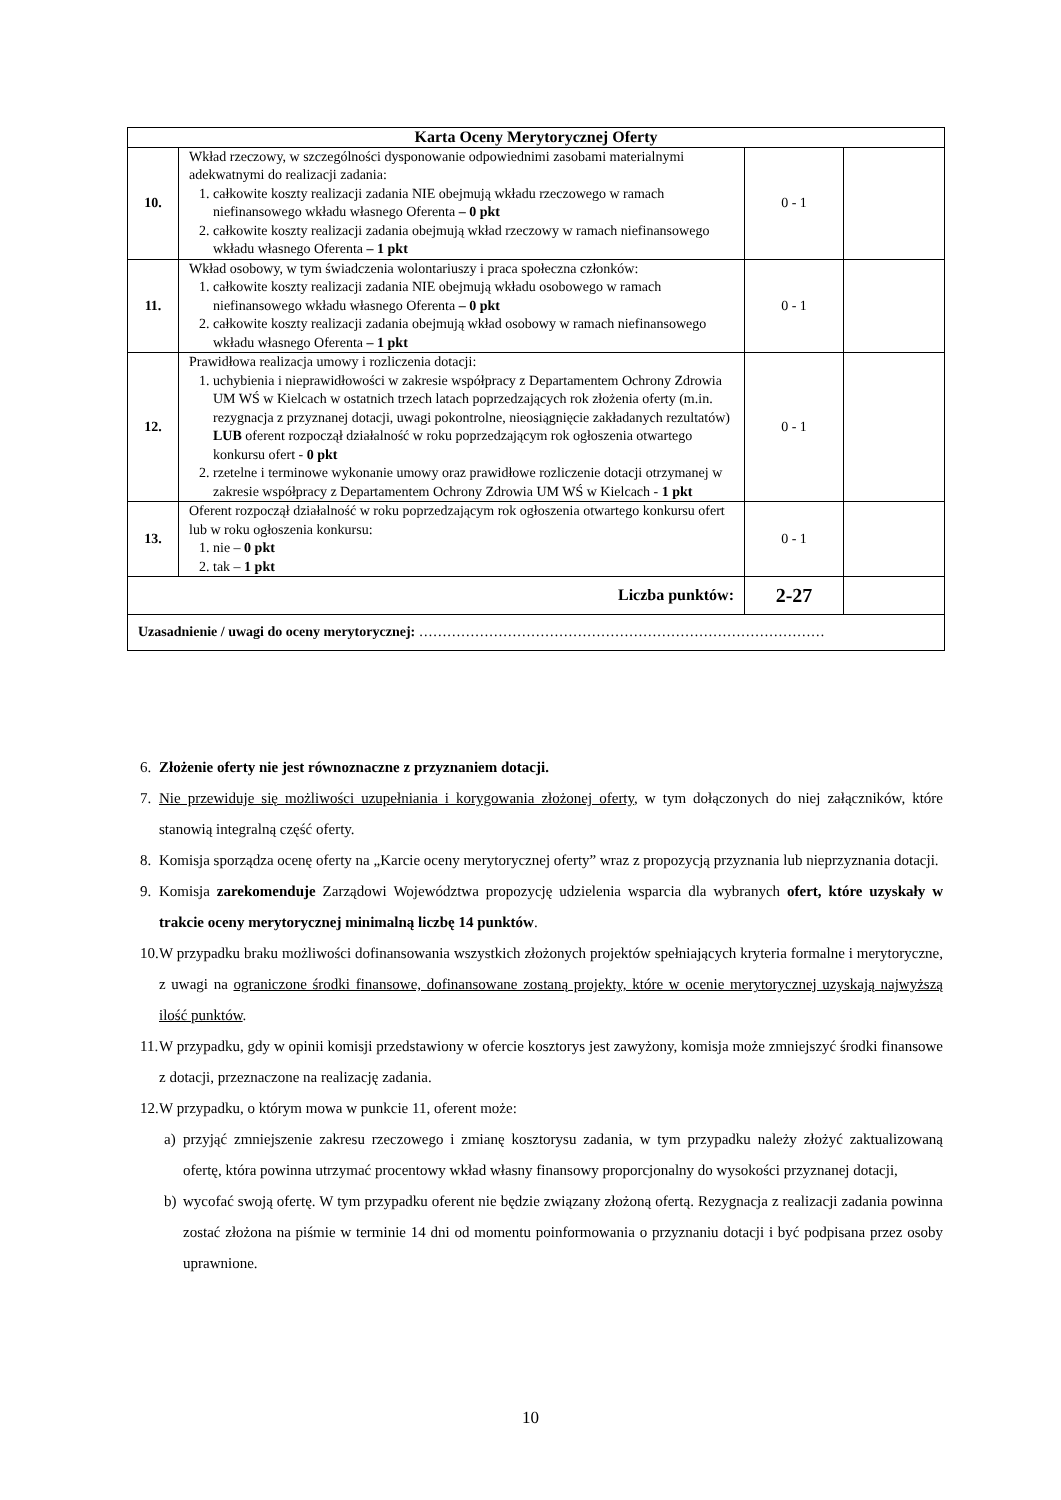| Karta Oceny Merytorycznej Oferty | | | |
| --- | --- | --- | --- |
| 10. | Wkład rzeczowy, w szczególności dysponowanie odpowiednimi zasobami materialnymi adekwatnymi do realizacji zadania: 1. całkowite koszty realizacji zadania NIE obejmują wkładu rzeczowego w ramach niefinansowego wkładu własnego Oferenta – 0 pkt 2. całkowite koszty realizacji zadania obejmują wkład rzeczowy w ramach niefinansowego wkładu własnego Oferenta – 1 pkt | 0 - 1 | |
| 11. | Wkład osobowy, w tym świadczenia wolontariuszy i praca społeczna członków: 1. całkowite koszty realizacji zadania NIE obejmują wkładu osobowego w ramach niefinansowego wkładu własnego Oferenta – 0 pkt 2. całkowite koszty realizacji zadania obejmują wkład osobowy w ramach niefinansowego wkładu własnego Oferenta – 1 pkt | 0 - 1 | |
| 12. | Prawidłowa realizacja umowy i rozliczenia dotacji: 1. uchybienia i nieprawidłowości w zakresie współpracy z Departamentem Ochrony Zdrowia UM WŚ w Kielcach w ostatnich trzech latach poprzedzających rok złożenia oferty (m.in. rezygnacja z przyznanej dotacji, uwagi pokontrolne, nieosiągnięcie zakładanych rezultatów) LUB oferent rozpoczął działalność w roku poprzedzającym rok ogłoszenia otwartego konkursu ofert - 0 pkt 2. rzetelne i terminowe wykonanie umowy oraz prawidłowe rozliczenie dotacji otrzymanej w zakresie współpracy z Departamentem Ochrony Zdrowia UM WŚ w Kielcach - 1 pkt | 0 - 1 | |
| 13. | Oferent rozpoczął działalność w roku poprzedzającym rok ogłoszenia otwartego konkursu ofert lub w roku ogłoszenia konkursu: 1. nie – 0 pkt 2. tak – 1 pkt | 0 - 1 | |
| Liczba punktów: | | 2-27 | |
| Uzasadnienie / uwagi do oceny merytorycznej: …………………………………………………………………………… | | | |
6. Złożenie oferty nie jest równoznaczne z przyznaniem dotacji.
7. Nie przewiduje się możliwości uzupełniania i korygowania złożonej oferty, w tym dołączonych do niej załączników, które stanowią integralną część oferty.
8. Komisja sporządza ocenę oferty na „Karcie oceny merytorycznej oferty” wraz z propozycją przyznania lub nieprzyznania dotacji.
9. Komisja zarekomenduje Zarządowi Województwa propozycję udzielenia wsparcia dla wybranych ofert, które uzyskały w trakcie oceny merytorycznej minimalną liczbę 14 punktów.
10. W przypadku braku możliwości dofinansowania wszystkich złożonych projektów spełniających kryteria formalne i merytoryczne, z uwagi na ograniczone środki finansowe, dofinansowane zostaną projekty, które w ocenie merytorycznej uzyskają najwyższą ilość punktów.
11. W przypadku, gdy w opinii komisji przedstawiony w ofercie kosztorys jest zawyżony, komisja może zmniejszyć środki finansowe z dotacji, przeznaczone na realizację zadania.
12. W przypadku, o którym mowa w punkcie 11, oferent może:
a) przyjąć zmniejszenie zakresu rzeczowego i zmianę kosztorysu zadania, w tym przypadku należy złożyć zaktualizowaną ofertę, która powinna utrzymać procentowy wkład własny finansowy proporcjonalny do wysokości przyznanej dotacji,
b) wycofać swoją ofertę. W tym przypadku oferent nie będzie związany złożoną ofertą. Rezygnacja z realizacji zadania powinna zostać złożona na piśmie w terminie 14 dni od momentu poinformowania o przyznaniu dotacji i być podpisana przez osoby uprawnione.
10